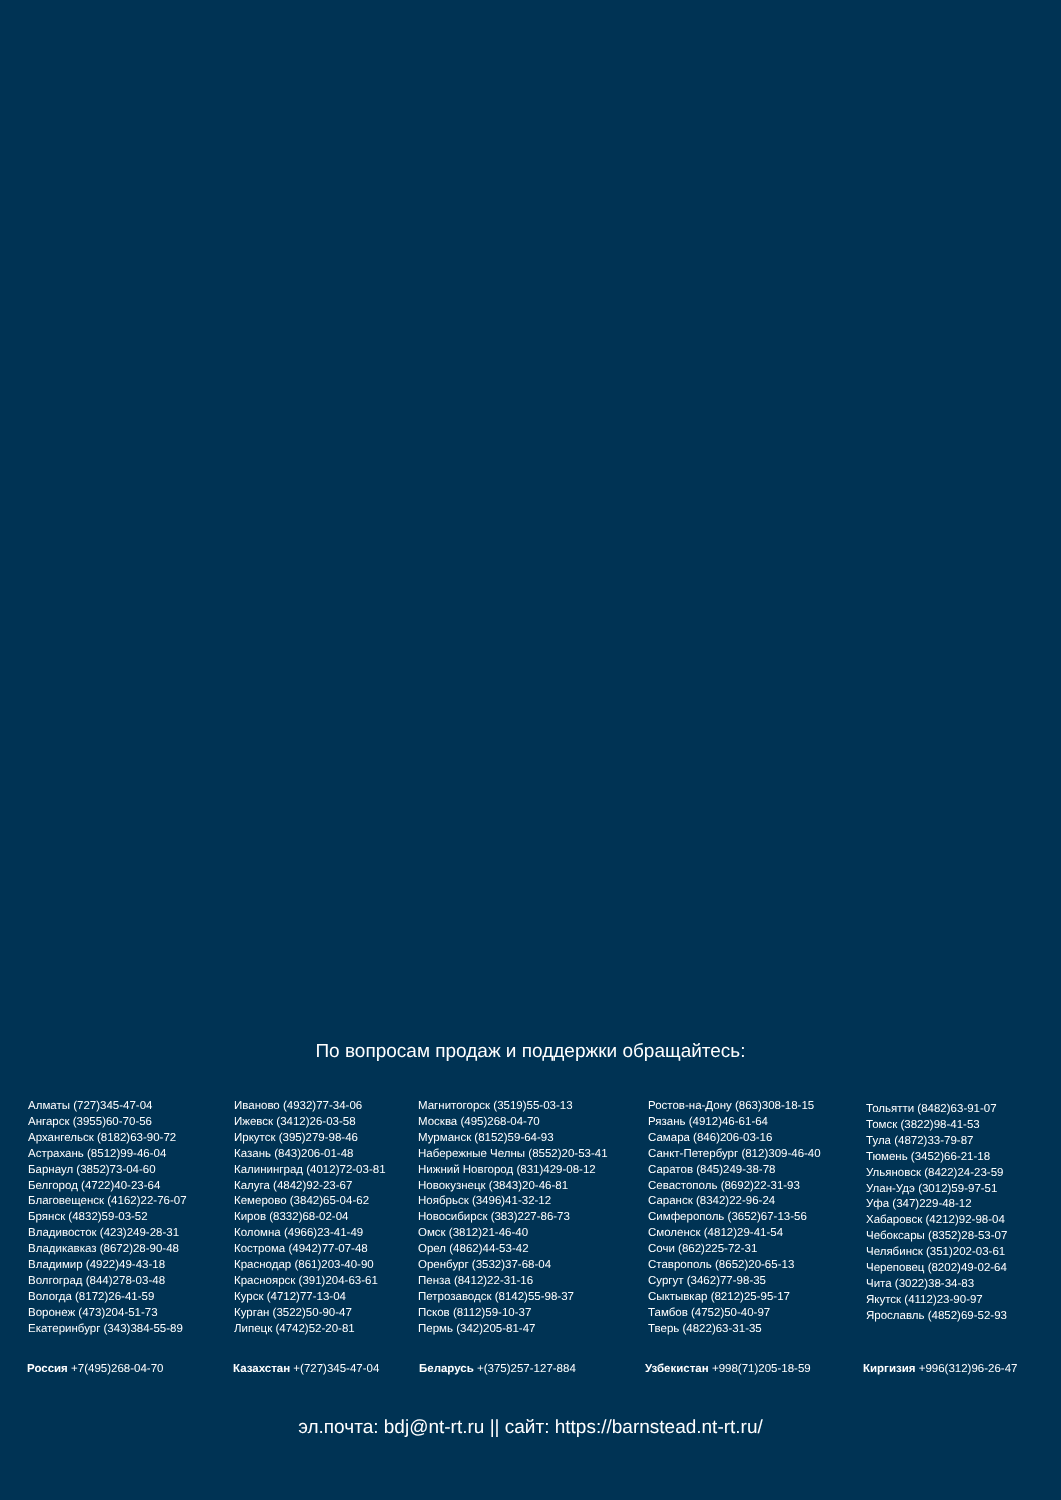По вопросам продаж и поддержки обращайтесь:
Алматы (727)345-47-04
Ангарск (3955)60-70-56
Архангельск (8182)63-90-72
Астрахань (8512)99-46-04
Барнаул (3852)73-04-60
Белгород (4722)40-23-64
Благовещенск (4162)22-76-07
Брянск (4832)59-03-52
Владивосток (423)249-28-31
Владикавказ (8672)28-90-48
Владимир (4922)49-43-18
Волгоград (844)278-03-48
Вологда (8172)26-41-59
Воронеж (473)204-51-73
Екатеринбург (343)384-55-89
Иваново (4932)77-34-06
Ижевск (3412)26-03-58
Иркутск (395)279-98-46
Казань (843)206-01-48
Калининград (4012)72-03-81
Калуга (4842)92-23-67
Кемерово (3842)65-04-62
Киров (8332)68-02-04
Коломна (4966)23-41-49
Кострома (4942)77-07-48
Краснодар (861)203-40-90
Красноярск (391)204-63-61
Курск (4712)77-13-04
Курган (3522)50-90-47
Липецк (4742)52-20-81
Магнитогорск (3519)55-03-13
Москва (495)268-04-70
Мурманск (8152)59-64-93
Набережные Челны (8552)20-53-41
Нижний Новгород (831)429-08-12
Новокузнецк (3843)20-46-81
Ноябрьск (3496)41-32-12
Новосибирск (383)227-86-73
Омск (3812)21-46-40
Орел (4862)44-53-42
Оренбург (3532)37-68-04
Пенза (8412)22-31-16
Петрозаводск (8142)55-98-37
Псков (8112)59-10-37
Пермь (342)205-81-47
Ростов-на-Дону (863)308-18-15
Рязань (4912)46-61-64
Самара (846)206-03-16
Санкт-Петербург (812)309-46-40
Саратов (845)249-38-78
Севастополь (8692)22-31-93
Саранск (8342)22-96-24
Симферополь (3652)67-13-56
Смоленск (4812)29-41-54
Сочи (862)225-72-31
Ставрополь (8652)20-65-13
Сургут (3462)77-98-35
Сыктывкар (8212)25-95-17
Тамбов (4752)50-40-97
Тверь (4822)63-31-35
Тольятти (8482)63-91-07
Томск (3822)98-41-53
Тула (4872)33-79-87
Тюмень (3452)66-21-18
Ульяновск (8422)24-23-59
Улан-Удэ (3012)59-97-51
Уфа (347)229-48-12
Хабаровск (4212)92-98-04
Чебоксары (8352)28-53-07
Челябинск (351)202-03-61
Череповец (8202)49-02-64
Чита (3022)38-34-83
Якутск (4112)23-90-97
Ярославль (4852)69-52-93
Россия +7(495)268-04-70 Казахстан +(727)345-47-04 Беларусь +(375)257-127-884 Узбекистан +998(71)205-18-59 Киргизия +996(312)96-26-47
эл.почта: bdj@nt-rt.ru || сайт: https://barnstead.nt-rt.ru/